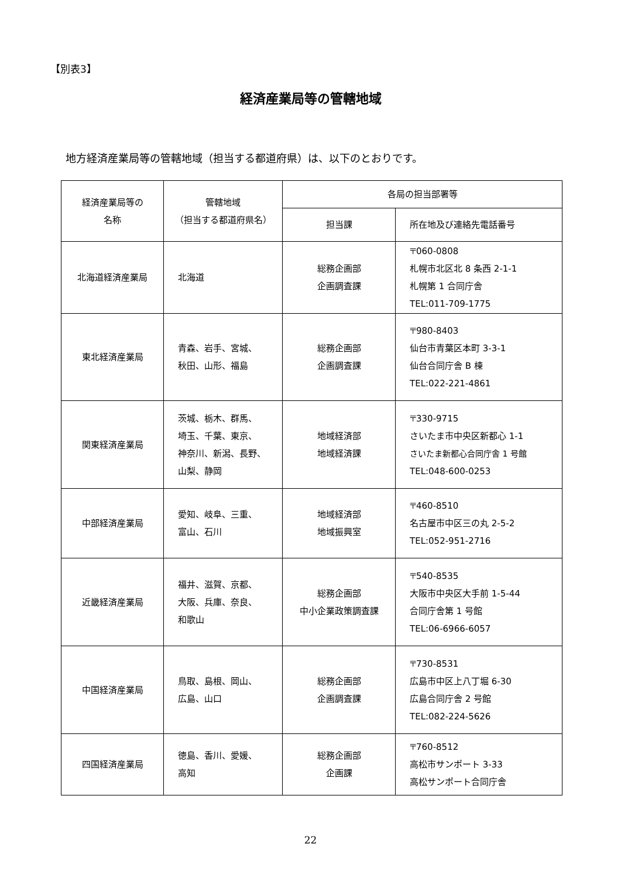【別表3】
経済産業局等の管轄地域
地方経済産業局等の管轄地域（担当する都道府県）は、以下のとおりです。
| 経済産業局等の 名称 | 管轄地域 （担当する都道府県名） | 各局の担当部署等 | |
| --- | --- | --- | --- |
| | | 担当課 | 所在地及び連絡先電話番号 |
| 北海道経済産業局 | 北海道 | 総務企画部 企画調査課 | 〒060-0808 札幌市北区北 8 条西 2-1-1 札幌第 1 合同庁舎 TEL:011-709-1775 |
| 東北経済産業局 | 青森、岩手、宮城、 秋田、山形、福島 | 総務企画部 企画調査課 | 〒980-8403 仙台市青葉区本町 3-3-1 仙台合同庁舎 B 棟 TEL:022-221-4861 |
| 関東経済産業局 | 茨城、栃木、群馬、 埼玉、千葉、東京、 神奈川、新潟、長野、 山梨、静岡 | 地域経済部 地域経済課 | 〒330-9715 さいたま市中央区新都心 1-1 さいたま新都心合同庁舎 1 号館 TEL:048-600-0253 |
| 中部経済産業局 | 愛知、岐阜、三重、 富山、石川 | 地域経済部 地域振興室 | 〒460-8510 名古屋市中区三の丸 2-5-2 TEL:052-951-2716 |
| 近畿経済産業局 | 福井、滋賀、京都、 大阪、兵庫、奈良、 和歌山 | 総務企画部 中小企業政策調査課 | 〒540-8535 大阪市中央区大手前 1-5-44 合同庁舎第 1 号館 TEL:06-6966-6057 |
| 中国経済産業局 | 鳥取、島根、岡山、 広島、山口 | 総務企画部 企画調査課 | 〒730-8531 広島市中区上八丁堀 6-30 広島合同庁舎 2 号館 TEL:082-224-5626 |
| 四国経済産業局 | 徳島、香川、愛媛、 高知 | 総務企画部 企画課 | 〒760-8512 高松市サンポート 3-33 高松サンポート合同庁舎 |
22